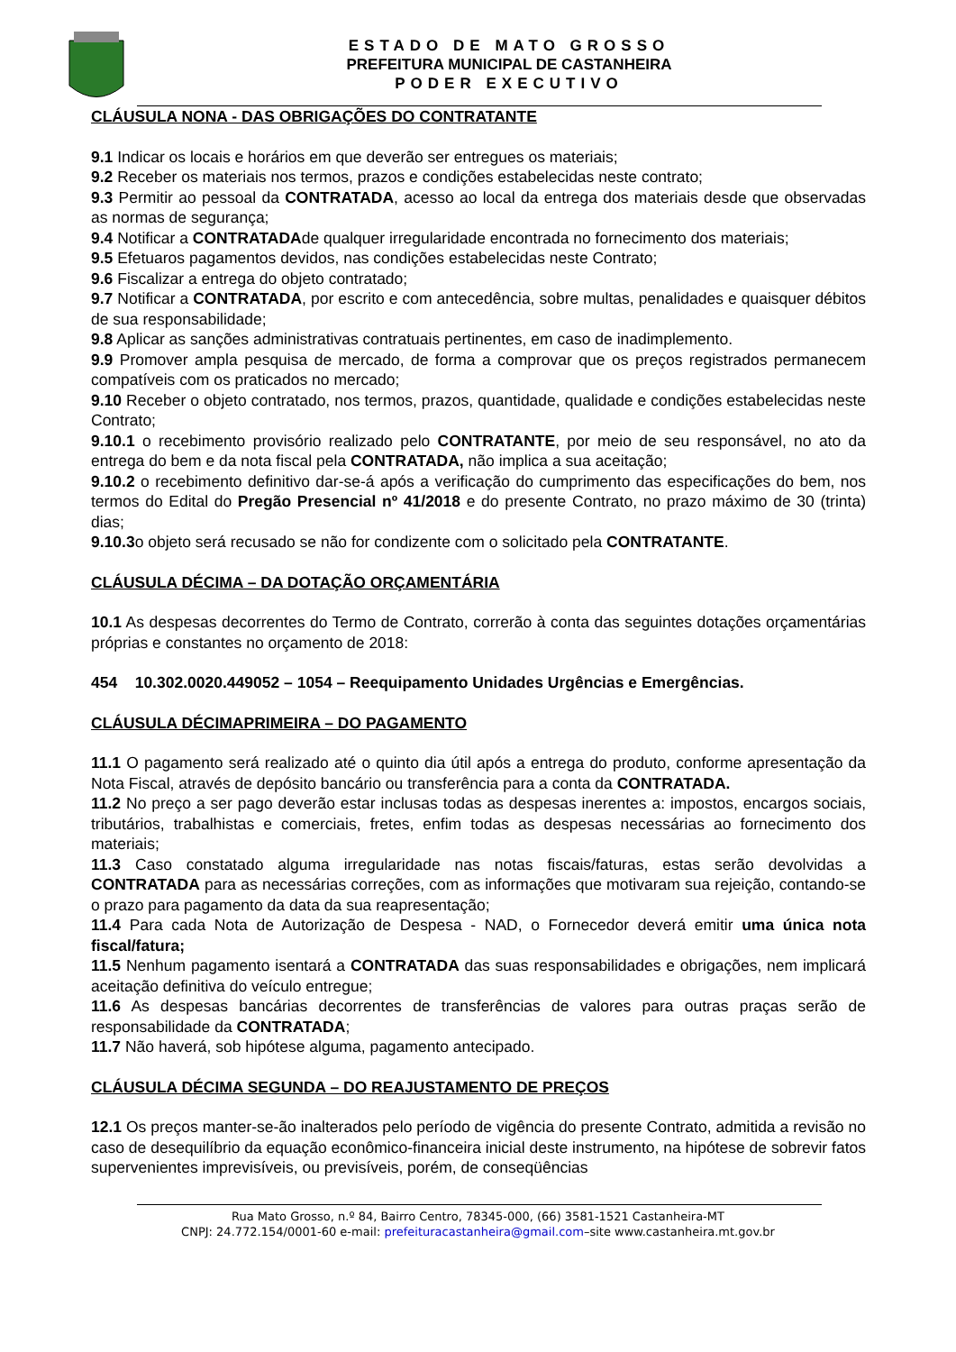ESTADO DE MATO GROSSO
PREFEITURA MUNICIPAL DE CASTANHEIRA
PODER EXECUTIVO
CLÁUSULA NONA - DAS OBRIGAÇÕES DO CONTRATANTE
9.1 Indicar os locais e horários em que deverão ser entregues os materiais;
9.2 Receber os materiais nos termos, prazos e condições estabelecidas neste contrato;
9.3 Permitir ao pessoal da CONTRATADA, acesso ao local da entrega dos materiais desde que observadas as normas de segurança;
9.4 Notificar a CONTRATADAde qualquer irregularidade encontrada no fornecimento dos materiais;
9.5 Efetuaros pagamentos devidos, nas condições estabelecidas neste Contrato;
9.6 Fiscalizar a entrega do objeto contratado;
9.7 Notificar a CONTRATADA, por escrito e com antecedência, sobre multas, penalidades e quaisquer débitos de sua responsabilidade;
9.8 Aplicar as sanções administrativas contratuais pertinentes, em caso de inadimplemento.
9.9 Promover ampla pesquisa de mercado, de forma a comprovar que os preços registrados permanecem compatíveis com os praticados no mercado;
9.10 Receber o objeto contratado, nos termos, prazos, quantidade, qualidade e condições estabelecidas neste Contrato;
9.10.1 o recebimento provisório realizado pelo CONTRATANTE, por meio de seu responsável, no ato da entrega do bem e da nota fiscal pela CONTRATADA, não implica a sua aceitação;
9.10.2 o recebimento definitivo dar-se-á após a verificação do cumprimento das especificações do bem, nos termos do Edital do Pregão Presencial nº 41/2018 e do presente Contrato, no prazo máximo de 30 (trinta) dias;
9.10.3o objeto será recusado se não for condizente com o solicitado pela CONTRATANTE.
CLÁUSULA DÉCIMA – DA DOTAÇÃO ORÇAMENTÁRIA
10.1 As despesas decorrentes do Termo de Contrato, correrão à conta das seguintes dotações orçamentárias próprias e constantes no orçamento de 2018:
454 10.302.0020.449052 – 1054 – Reequipamento Unidades Urgências e Emergências.
CLÁUSULA DÉCIMAPRIMEIRA – DO PAGAMENTO
11.1 O pagamento será realizado até o quinto dia útil após a entrega do produto, conforme apresentação da Nota Fiscal, através de depósito bancário ou transferência para a conta da CONTRATADA.
11.2 No preço a ser pago deverão estar inclusas todas as despesas inerentes a: impostos, encargos sociais, tributários, trabalhistas e comerciais, fretes, enfim todas as despesas necessárias ao fornecimento dos materiais;
11.3 Caso constatado alguma irregularidade nas notas fiscais/faturas, estas serão devolvidas a CONTRATADA para as necessárias correções, com as informações que motivaram sua rejeição, contando-se o prazo para pagamento da data da sua reapresentação;
11.4 Para cada Nota de Autorização de Despesa - NAD, o Fornecedor deverá emitir uma única nota fiscal/fatura;
11.5 Nenhum pagamento isentará a CONTRATADA das suas responsabilidades e obrigações, nem implicará aceitação definitiva do veículo entregue;
11.6 As despesas bancárias decorrentes de transferências de valores para outras praças serão de responsabilidade da CONTRATADA;
11.7 Não haverá, sob hipótese alguma, pagamento antecipado.
CLÁUSULA DÉCIMA SEGUNDA – DO REAJUSTAMENTO DE PREÇOS
12.1 Os preços manter-se-ão inalterados pelo período de vigência do presente Contrato, admitida a revisão no caso de desequilíbrio da equação econômico-financeira inicial deste instrumento, na hipótese de sobrevir fatos supervenientes imprevisíveis, ou previsíveis, porém, de conseqüências
Rua Mato Grosso, n.º 84, Bairro Centro, 78345-000, (66) 3581-1521 Castanheira-MT
CNPJ: 24.772.154/0001-60 e-mail: prefeituracastanheira@gmail.com–site www.castanheira.mt.gov.br